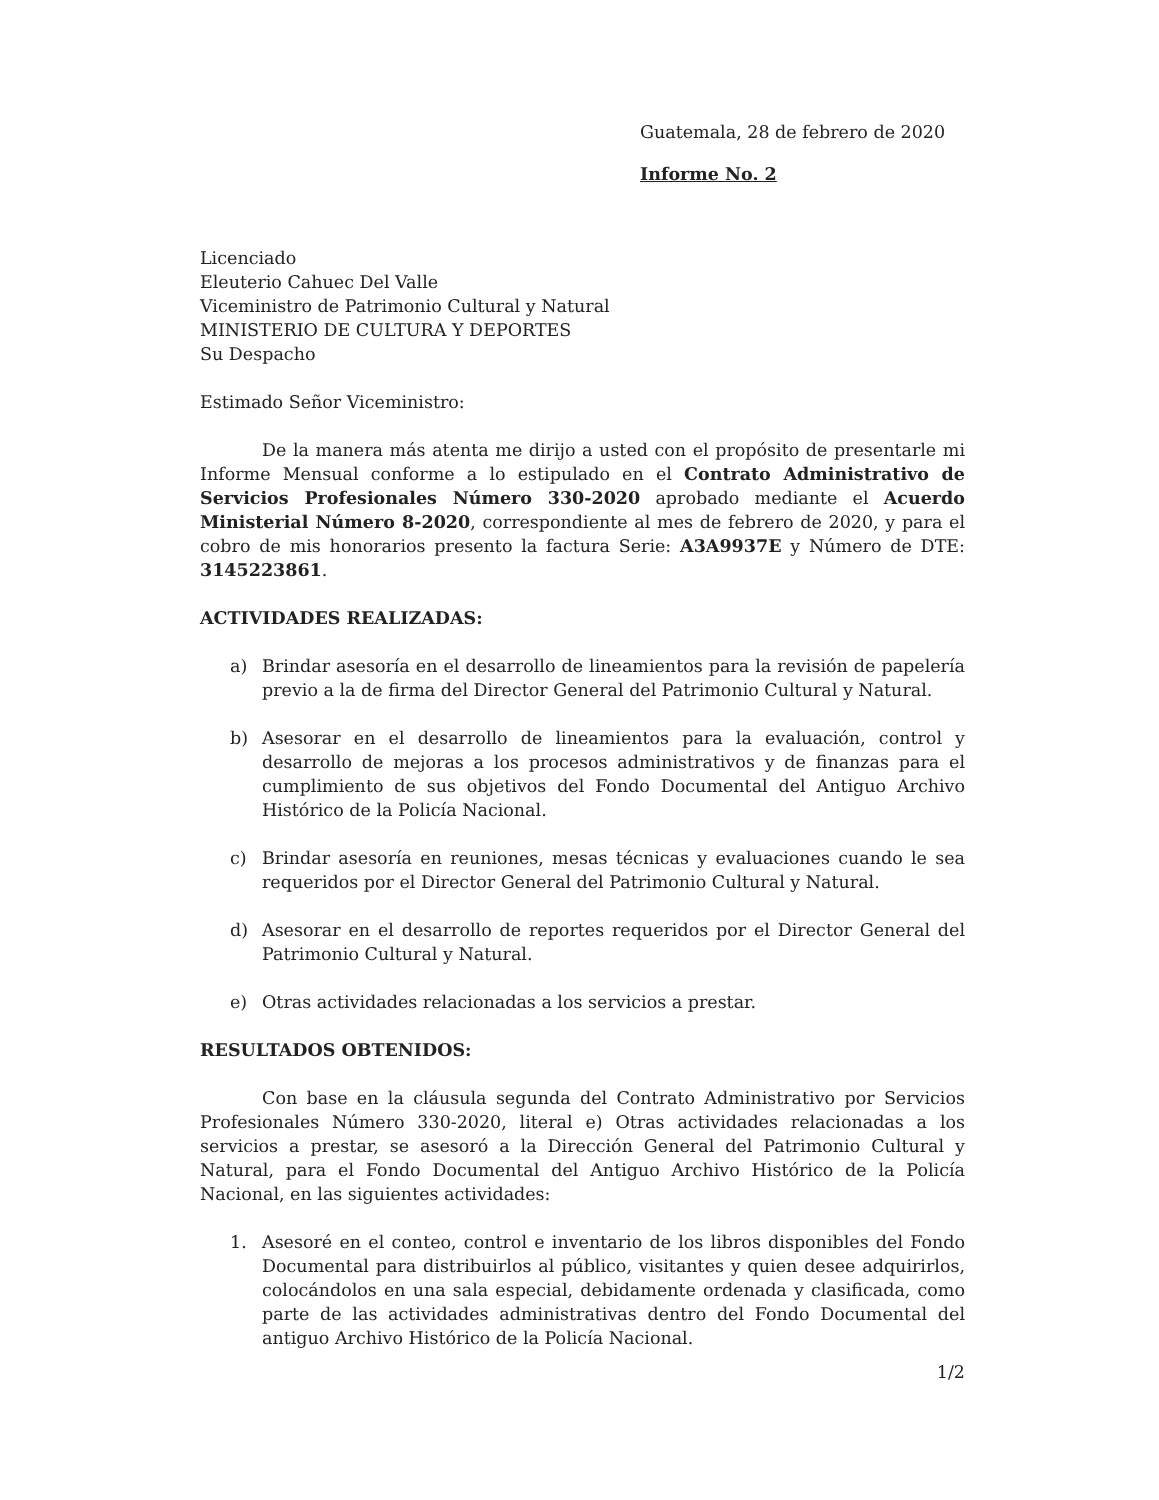Guatemala, 28 de febrero de 2020
Informe No. 2
Licenciado
Eleuterio Cahuec Del Valle
Viceministro de Patrimonio Cultural y Natural
MINISTERIO DE CULTURA Y DEPORTES
Su Despacho
Estimado Señor Viceministro:
De la manera más atenta me dirijo a usted con el propósito de presentarle mi Informe Mensual conforme a lo estipulado en el Contrato Administrativo de Servicios Profesionales Número 330-2020 aprobado mediante el Acuerdo Ministerial Número 8-2020, correspondiente al mes de febrero de 2020, y para el cobro de mis honorarios presento la factura Serie: A3A9937E y Número de DTE: 3145223861.
ACTIVIDADES REALIZADAS:
a) Brindar asesoría en el desarrollo de lineamientos para la revisión de papelería previo a la de firma del Director General del Patrimonio Cultural y Natural.
b) Asesorar en el desarrollo de lineamientos para la evaluación, control y desarrollo de mejoras a los procesos administrativos y de finanzas para el cumplimiento de sus objetivos del Fondo Documental del Antiguo Archivo Histórico de la Policía Nacional.
c) Brindar asesoría en reuniones, mesas técnicas y evaluaciones cuando le sea requeridos por el Director General del Patrimonio Cultural y Natural.
d) Asesorar en el desarrollo de reportes requeridos por el Director General del Patrimonio Cultural y Natural.
e) Otras actividades relacionadas a los servicios a prestar.
RESULTADOS OBTENIDOS:
Con base en la cláusula segunda del Contrato Administrativo por Servicios Profesionales Número 330-2020, literal e) Otras actividades relacionadas a los servicios a prestar, se asesoró a la Dirección General del Patrimonio Cultural y Natural, para el Fondo Documental del Antiguo Archivo Histórico de la Policía Nacional, en las siguientes actividades:
1. Asesoré en el conteo, control e inventario de los libros disponibles del Fondo Documental para distribuirlos al público, visitantes y quien desee adquirirlos, colocándolos en una sala especial, debidamente ordenada y clasificada, como parte de las actividades administrativas dentro del Fondo Documental del antiguo Archivo Histórico de la Policía Nacional.
1/2